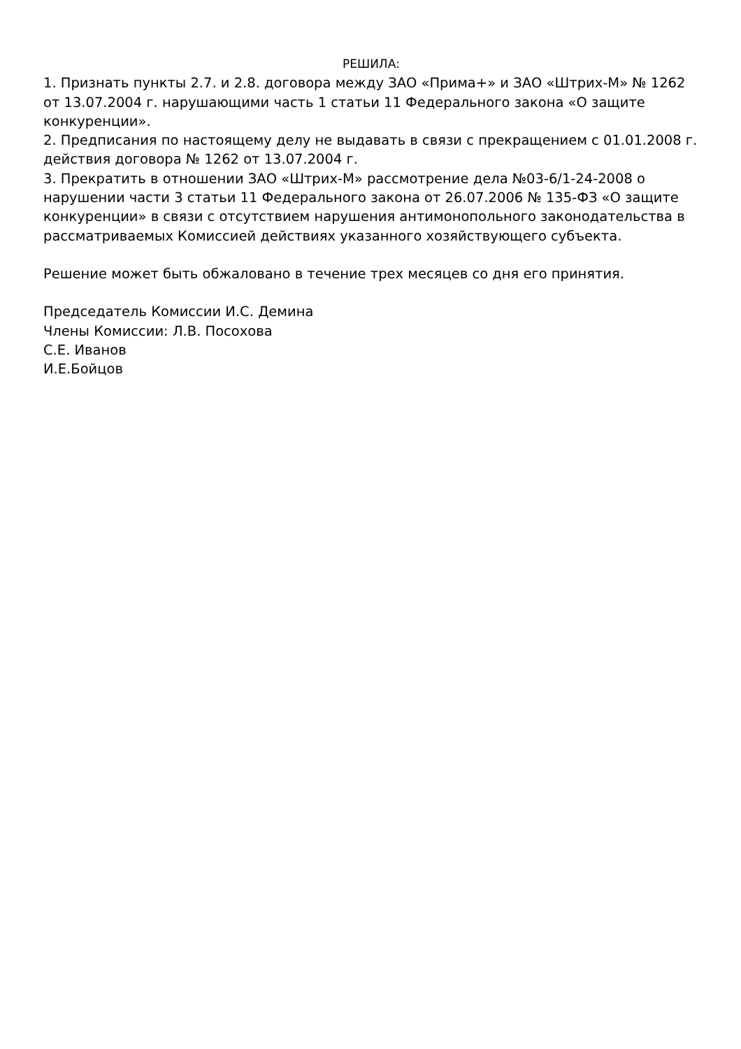РЕШИЛА:
1. Признать пункты 2.7. и 2.8. договора между ЗАО «Прима+» и ЗАО «Штрих-М» № 1262 от 13.07.2004 г. нарушающими часть 1 статьи 11 Федерального закона «О защите конкуренции».
2. Предписания по настоящему делу не выдавать в связи с прекращением с 01.01.2008 г. действия договора № 1262 от 13.07.2004 г.
3. Прекратить в отношении ЗАО «Штрих-М» рассмотрение дела №03-6/1-24-2008 о нарушении части 3 статьи 11 Федерального закона от 26.07.2006 № 135-ФЗ «О защите конкуренции» в связи с отсутствием нарушения антимонопольного законодательства в рассматриваемых Комиссией действиях указанного хозяйствующего субъекта.
Решение может быть обжаловано в течение трех месяцев со дня его принятия.
Председатель Комиссии И.С. Демина
Члены Комиссии: Л.В. Посохова
С.Е. Иванов
И.Е.Бойцов